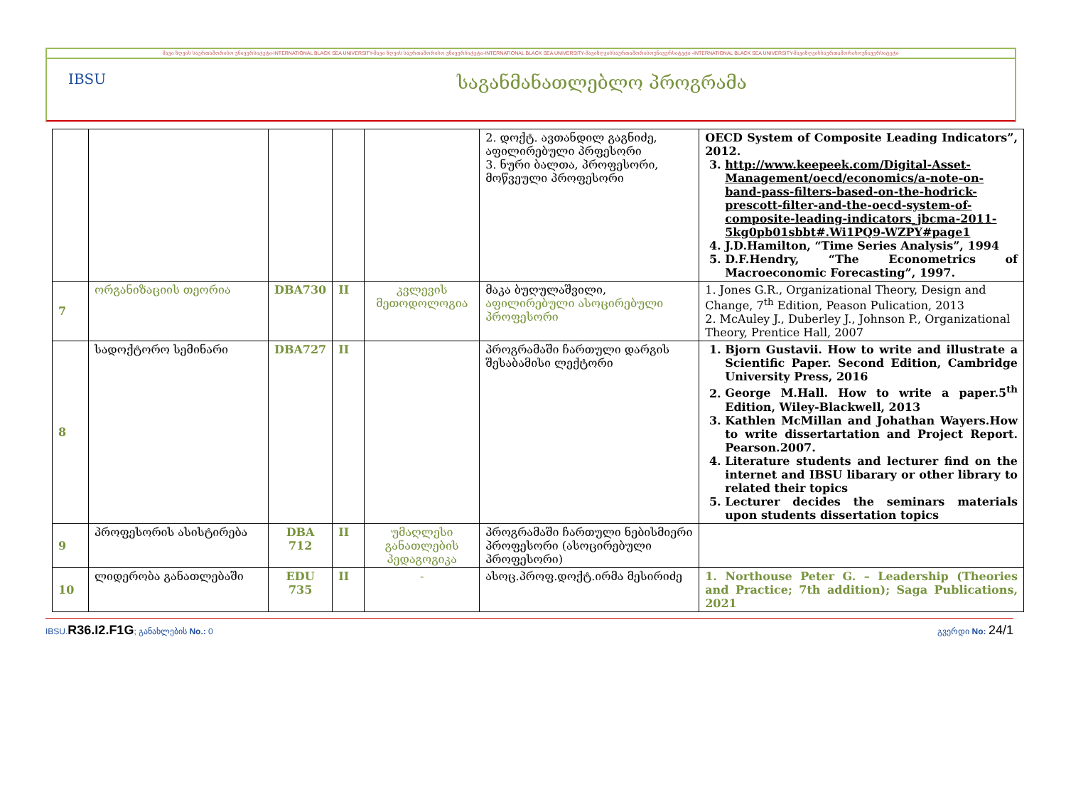შავი ზღვის საერთაშორისო უნივერსიტეტი-INTERNATIONAL BLACK SEA UNIVERSITY-შავი ზღვის საერთაშორისო უნივერსიტეტი-INTERNATIONAL BLACK SEA UNIVERSITY-შავიზღვისსაერთაშორისოუნივერსიტეტი -INTERNATIONAL BLACK SEA UNIVERSITY-შავიზღვისსაერთაშორისოუნივერსიტეტი
IBSU
საგანმანათლებლო პროგრამა
| | | | | | 2. დოქტ. ავთანდილ გაგნიძე, აფილირებული პრფესორი 3. ნური ბალთა, პროფესორი, მოწვეული პროფესორი | OECD System of Composite Leading Indicators”, 2012. 3. http://www.keepeek.com/Digital-Asset-Management/oecd/economics/a-note-on-band-pass-filters-based-on-the-hodrick-prescott-filter-and-the-oecd-system-of-composite-leading-indicators_jbcma-2011-5kg0pb01sbbt#.Wi1PQ9-WZPY#page1 4. J.D.Hamilton, “Time Series Analysis”, 1994 5. D.F.Hendry, “The Econometrics of Macroeconomic Forecasting”, 1997. |
| 7 | ორგანიზაციის თეორია | DBA730 | II | კვლევის მეთოდოლოგია | მაკა ბუღულაშვილი, აფილირებული ასოცირებული პროფესორი | 1. Jones G.R., Organizational Theory, Design and Change, 7<sup>th</sup> Edition, Peason Pulication, 2013 2. McAuley J., Duberley J., Johnson P., Organizational Theory, Prentice Hall, 2007 |
| 8 | სადოქტორო სემინარი | DBA727 | II | | პროგრამაში ჩართული დარგის შესაბამისი ლექტორი | 1. Bjorn Gustavii. How to write and illustrate a Scientific Paper. Second Edition, Cambridge University Press, 2016 2. George M.Hall. How to write a paper.5<sup>th</sup> Edition, Wiley-Blackwell, 2013 3. Kathlen McMillan and Johathan Wayers.How to write dissertartation and Project Report. Pearson.2007. 4. Literature students and lecturer find on the internet and IBSU libarary or other library to related their topics 5. Lecturer decides the seminars materials upon students dissertation topics |
| 9 | პროფესორის ასისტირება | DBA 712 | II | უმაღლესი განათლების პედაგოგიკა | პროგრამაში ჩართული ნებისმიერი პროფესორი (ასოცირებული პროფესორი) | |
| 10 | ლიდერობა განათლებაში | EDU 735 | II | - | ასოც.პროფ.დოქტ.ირმა მესირიძე | 1. Northouse Peter G. – Leadership (Theories and Practice; 7th addition); Saga Publications, 2021 |
IBSU.R36.I2.F1G; განახლების No.: 0 გვერდი No: 24/1